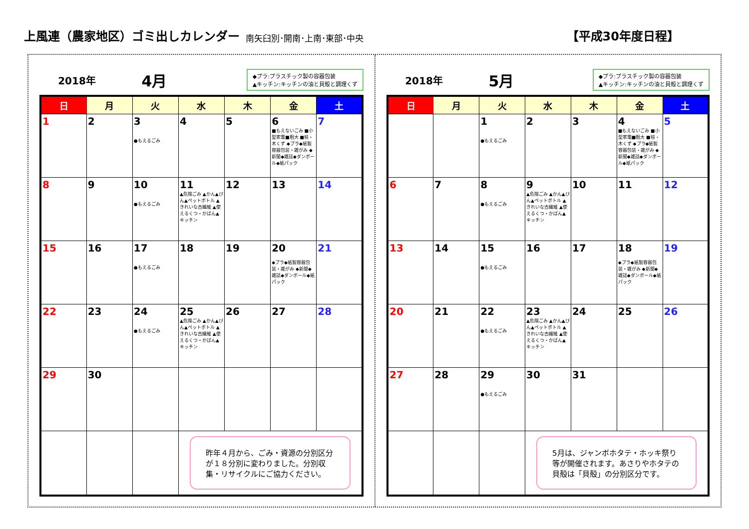上風連（農家地区）ゴミ出しカレンダー
南矢臼別･開南･上南･東部･中央 【平成30年度日程】
2018年 4月
◆プラ:プラスチック製の容器包装
▲キッチン:キッチンの油と貝殻と調理くず
| 日 | 月 | 火 | 水 | 木 | 金 | 土 |
| --- | --- | --- | --- | --- | --- | --- |
| 1 | 2 | 3 ●もえるごみ | 4 | 5 | 6 ■もえないごみ ■小型家電■粗大 ■枝・木くず ◆プラ◆紙製容器包装・雑がみ ◆新聞◆雑誌◆ダンボール◆紙パック | 7 |
| 8 | 9 | 10 ●もえるごみ | 11 ▲危険ごみ ▲かん▲びん▲ペットボトル ▲きれいな古繊維 ▲使えるくつ・かばん▲キッチン | 12 | 13 | 14 |
| 15 | 16 | 17 ●もえるごみ | 18 | 19 | 20 ◆プラ◆紙製容器包装・雑がみ ◆新聞◆雑誌◆ダンボール◆紙パック | 21 |
| 22 | 23 | 24 ●もえるごみ | 25 ▲危険ごみ ▲かん▲びん▲ペットボトル ▲きれいな古繊維 ▲使えるくつ・かばん▲キッチン | 26 | 27 | 28 |
| 29 | 30 | | | | | |
| | | | 昨年４月から、ごみ・資源の分別区分が１８分別に変わりました。分別収集・リサイクルにご協力ください。 | | | |
2018年 5月
◆プラ:プラスチック製の容器包装
▲キッチン:キッチンの油と貝殻と調理くず
| 日 | 月 | 火 | 水 | 木 | 金 | 土 |
| --- | --- | --- | --- | --- | --- | --- |
| | | 1 ●もえるごみ | 2 | 3 | 4 ■もえないごみ ■小型家電■粗大 ■枝・木くず ◆プラ◆紙製容器包装・雑がみ ◆新聞◆雑誌◆ダンボール◆紙パック | 5 |
| 6 | 7 | 8 ●もえるごみ | 9 ▲危険ごみ ▲かん▲びん▲ペットボトル ▲きれいな古繊維 ▲使えるくつ・かばん▲キッチン | 10 | 11 | 12 |
| 13 | 14 | 15 ●もえるごみ | 16 | 17 | 18 ◆プラ◆紙製容器包装・雑がみ ◆新聞◆雑誌◆ダンボール◆紙パック | 19 |
| 20 | 21 | 22 ●もえるごみ | 23 ▲危険ごみ ▲かん▲びん▲ペットボトル ▲きれいな古繊維 ▲使えるくつ・かばん▲キッチン | 24 | 25 | 26 |
| 27 | 28 | 29 ●もえるごみ | 30 | 31 | | |
| | | | 5月は、ジャンボホタテ・ホッキ祭り等が開催されます。あさりやホタテの貝殻は「貝殻」の分別区分です。 | | | |